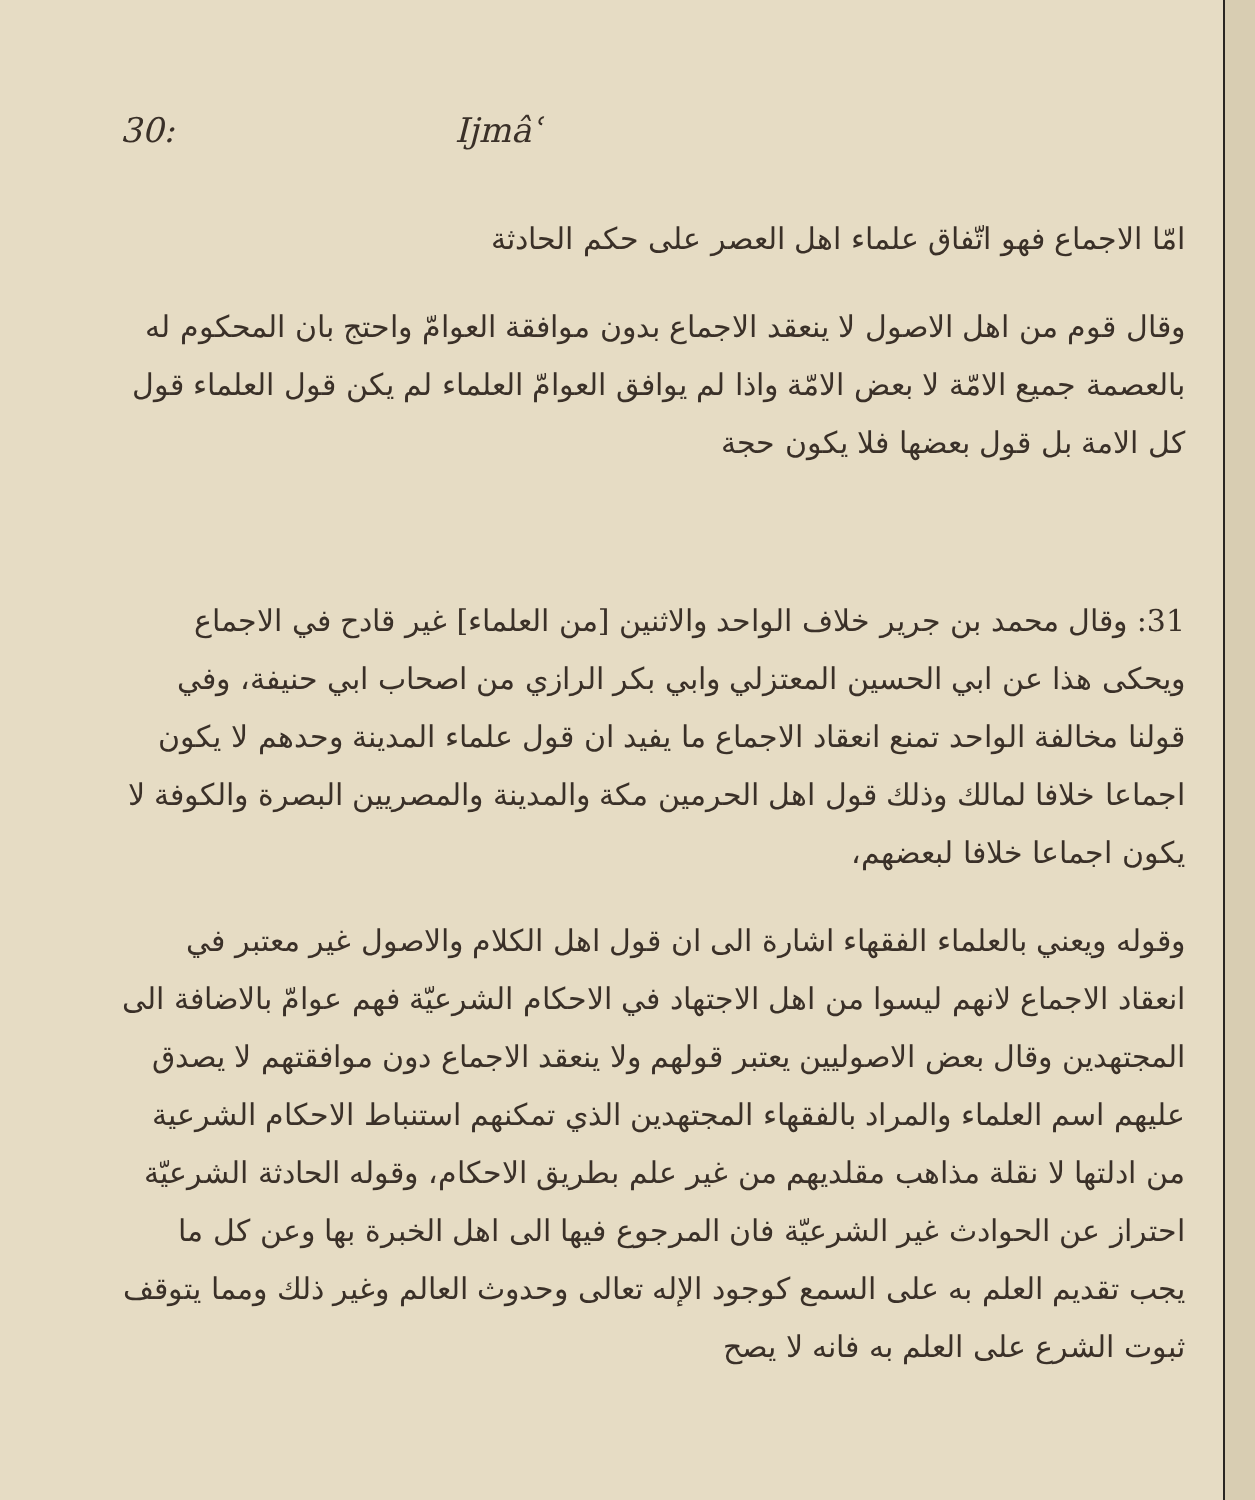30: Ijmâʿ
امّا الاجماع فهو اتّفاق علماء اهل العصر على حكم الحادثة
وقال قوم من اهل الاصول لا ينعقد الاجماع بدون موافقة العوامّ واحتج بان المحكوم له بالعصمة جميع الامّة لا بعض الامّة واذا لم يوافق العوامّ العلماء لم يكن قول العلماء قول كل الامة بل قول بعضها فلا يكون حجة
31: وقال محمد بن جرير خلاف الواحد والاثنين [من العلماء] غير قادح في الاجماع ويحكى هذا عن ابي الحسين المعتزلي وابي بكر الرازي من اصحاب ابي حنيفة، وفي قولنا مخالفة الواحد تمنع انعقاد الاجماع ما يفيد ان قول علماء المدينة وحدهم لا يكون اجماعا خلافا لمالك وذلك قول اهل الحرمين مكة والمدينة والمصريين البصرة والكوفة لا يكون اجماعا خلافا لبعضهم،
وقوله ويعني بالعلماء الفقهاء اشارة الى ان قول اهل الكلام والاصول غير معتبر في انعقاد الاجماع لانهم ليسوا من اهل الاجتهاد في الاحكام الشرعيّة فهم عوامّ بالاضافة الى المجتهدين وقال بعض الاصوليين يعتبر قولهم ولا ينعقد الاجماع دون موافقتهم لا يصدق عليهم اسم العلماء والمراد بالفقهاء المجتهدين الذي تمكنهم استنباط الاحكام الشرعية من ادلتها لا نقلة مذاهب مقلديهم من غير علم بطريق الاحكام، وقوله الحادثة الشرعيّة احتراز عن الحوادث غير الشرعيّة فان المرجوع فيها الى اهل الخبرة بها وعن كل ما يجب تقديم العلم به على السمع كوجود الإله تعالى وحدوث العالم وغير ذلك ومما يتوقف ثبوت الشرع على العلم به فانه لا يصح